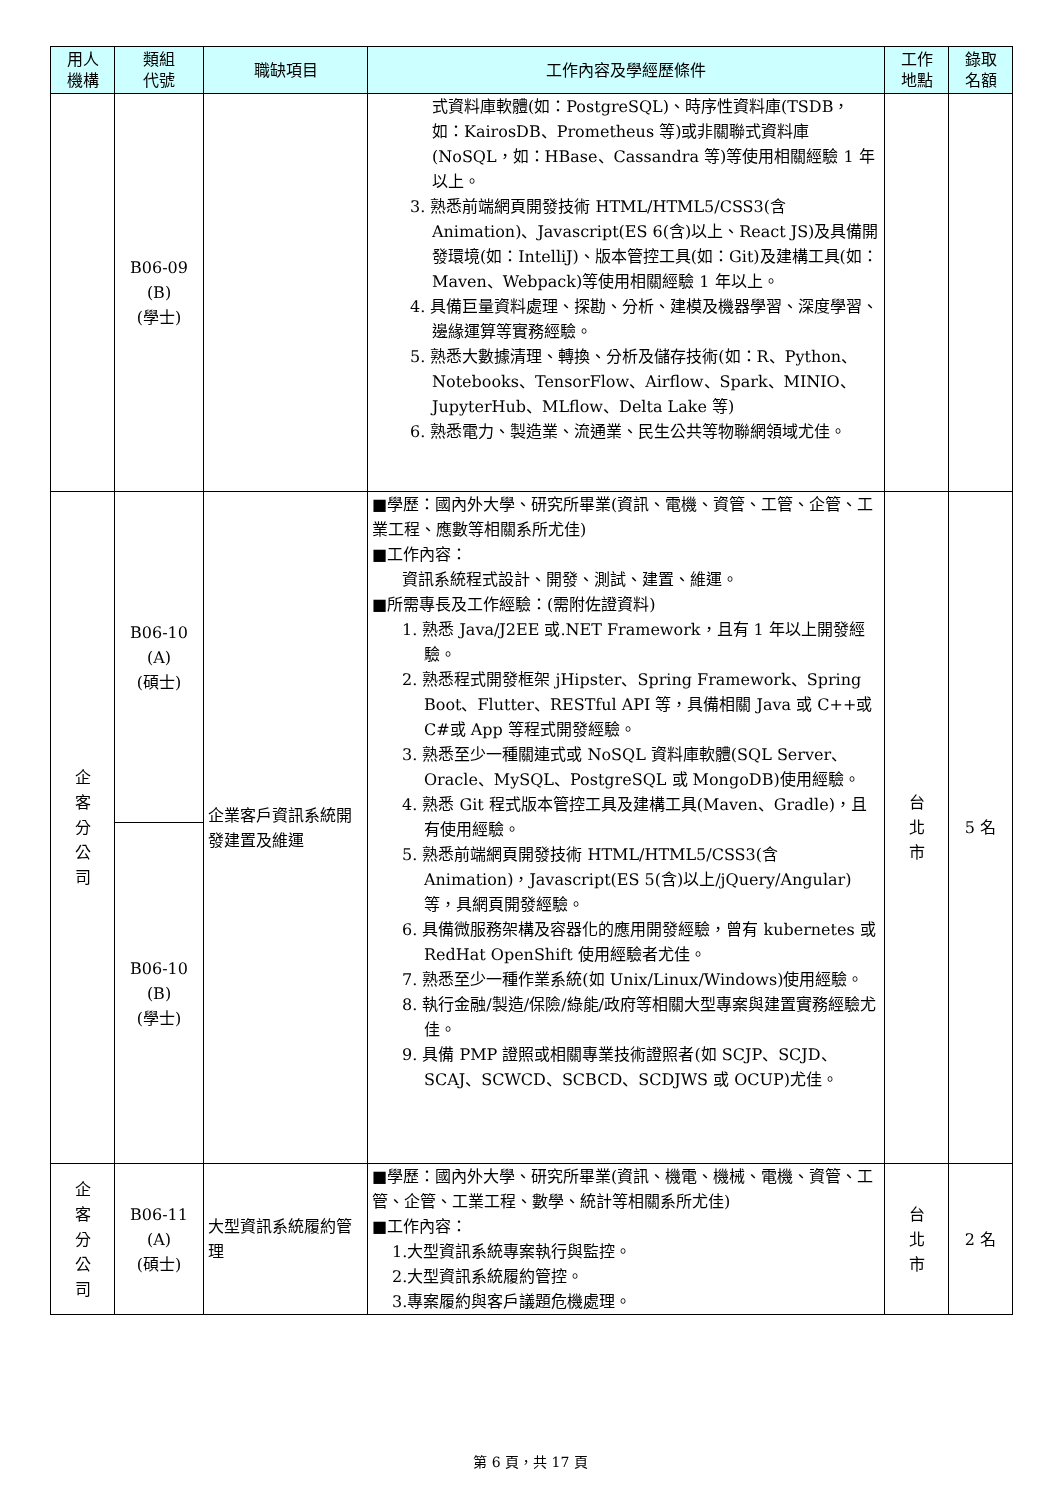| 用人 機構 | 類組 代號 | 職缺項目 | 工作內容及學經歷條件 | 工作 地點 | 錄取 名額 |
| --- | --- | --- | --- | --- | --- |
| | B06-09 (B) (學士) | | 式資料庫軟體(如：PostgreSQL)、時序性資料庫(TSDB，如：KairosDB、Prometheus 等)或非關聯式資料庫(NoSQL，如：HBase、Cassandra 等)等使用相關經驗 1 年以上。 3. 熟悉前端網頁開發技術 HTML/HTML5/CSS3(含Animation)、Javascript(ES 6(含)以上、React JS)及具備開發環境(如：IntelliJ)、版本管控工具(如：Git)及建構工具(如：Maven、Webpack)等使用相關經驗 1 年以上。 4. 具備巨量資料處理、探勘、分析、建模及機器學習、深度學習、邊緣運算等實務經驗。 5. 熟悉大數據清理、轉換、分析及儲存技術(如：R、Python、Notebooks、TensorFlow、Airflow、Spark、MINIO、JupyterHub、MLflow、Delta Lake 等) 6. 熟悉電力、製造業、流通業、民生公共等物聯網領域尤佳。 | | |
| 企 客 分 公 司 | B06-10 (A) (碩士) | 企業客戶資訊系統開發建置及維運 | ■學歷：國內外大學、研究所畢業(資訊、電機、資管、工管、企管、工業工程、應數等相關系所尤佳) ■工作內容： 資訊系統程式設計、開發、測試、建置、維運。 ■所需專長及工作經驗：(需附佐證資料) 1. 熟悉 Java/J2EE 或.NET Framework，且有 1 年以上開發經驗。 2. 熟悉程式開發框架 jHipster、Spring Framework、Spring Boot、Flutter、RESTful API 等，具備相關 Java 或 C++或 C#或 App 等程式開發經驗。 3. 熟悉至少一種關連式或 NoSQL 資料庫軟體(SQL Server、Oracle、MySQL、PostgreSQL 或 MongoDB)使用經驗。 4. 熟悉 Git 程式版本管控工具及建構工具(Maven、Gradle)，且有使用經驗。 5. 熟悉前端網頁開發技術 HTML/HTML5/CSS3(含Animation)，Javascript(ES 5(含)以上/jQuery/Angular)等，具網頁開發經驗。 6. 具備微服務架構及容器化的應用開發經驗，曾有 kubernetes 或 RedHat OpenShift 使用經驗者尤佳。 7. 熟悉至少一種作業系統(如 Unix/Linux/Windows)使用經驗。 8. 執行金融/製造/保險/綠能/政府等相關大型專案與建置實務經驗尤佳。 9. 具備 PMP 證照或相關專業技術證照者(如 SCJP、SCJD、SCAJ、SCWCD、SCBCD、SCDJWS 或 OCUP)尤佳。 | 台 北 市 | 5 名 |
| | B06-10 (B) (學士) | | | | |
| 企 客 分 公 司 | B06-11 (A) (碩士) | 大型資訊系統履約管理 | ■學歷：國內外大學、研究所畢業(資訊、機電、機械、電機、資管、工管、企管、工業工程、數學、統計等相關系所尤佳) ■工作內容： 1.大型資訊系統專案執行與監控。 2.大型資訊系統履約管控。 3.專案履約與客戶議題危機處理。 | 台 北 市 | 2 名 |
第 6 頁，共 17 頁